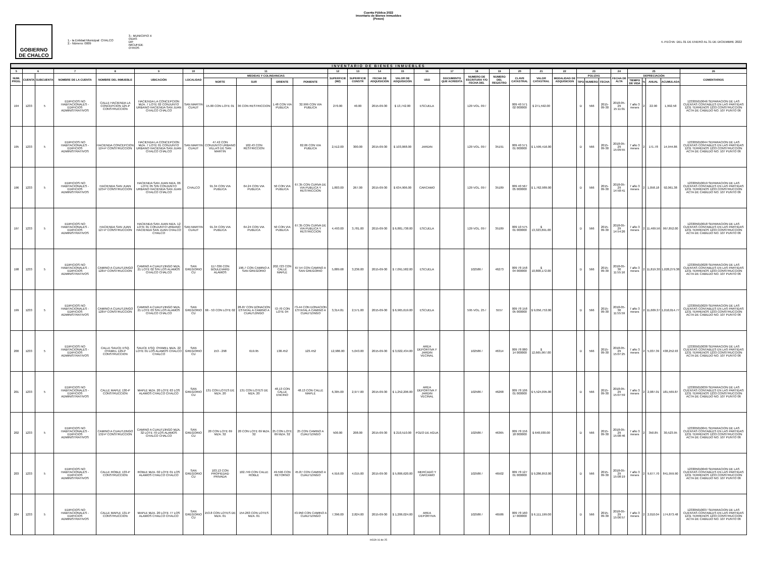Cuenta Pública 2022
Inventario de Bienes Inmuebles
(Pesos)
GOBIERNO DE CHALCO
1.- la Entidad Municipal: CHALCO
2.- Número: 0009
3.- MUNICIPIO X
ODAS
DIF
IMCUFIDE
OTROS
4.-FECHA: DEL 01 DE ENERO AL 31 DE DICIEMBRE 2022
INVENTARIO DE BIENES INMUEBLES
| 5 | 6 | | 7 | 8 | 9 | 10 | 11 | | | | 12 | 13 | 14 | 15 | 16 | 17 | 18 | 19 | 20 | 21 | 22 | 23 | | | 24 | 25 | | | | 26 |
| --- | --- | --- | --- | --- | --- | --- | --- | --- | --- | --- | --- | --- | --- | --- | --- | --- | --- | --- | --- | --- | --- | --- | --- | --- | --- | --- | --- | --- | --- | --- |
| NUM. PROG. | CUENTA | SUBCUENTA | NOMBRE DE LA CUENTA | NOMBRE DEL INMUEBLE | UBICACIÓN | LOCALIDAD | MEDIDAS Y COLINDANCIAS | | | | SUPERFICIE (M2) | SUPERFICIE CONSTR | FECHA DE ADQUISICIÓN | VALOR DE ADQUISICIÓN | USO | DOCUMENTO QUE ACREDITA | NUMERO DE ESCRITURA Y/O FECHA DEL | NUMERO DEL REGISTRO | CLAVE CATASTRAL | VALOR CATASTRAL | MODALIDAD DE ADQUISICION | POLIZAS | | | FECHA DE ALTA | DEPRECIACIÓN | | | | COMENTARIOS |
| | | | | | | | NORTE | SUR | ORIENTE | PONIENTE | | | | | | | | | | | | TIPO | NUMERO | FECHA | | TIEMPO DE VIDA | % | ANUAL | ACUMULADA | |
| 194 | 1233 | 5 | EDIFICIOS NO HABITACIONALES - EDIFICIOS ADMINISTRATIVOS | CALLE HACIENDA LA CONCEPCION 125-P CONSTRUCCION | HACIENDA LA CONCEPCION MZA. 7 LOTE 02 CONJUNTO URBANO HACIENDA SAN JUAN CHALCO CHALCO | SAN MARTIN CUAUT | 15.00 CON LOTE 01 | 36 CON RESTRICCION | 1.48 CON VIA PUBLICA | 32.999 CON VIA PUBLICA | 270.00 | 40.00 | 2015-09-30 | $ 13,742.00 | ESCUELA | | 129 VOL. 09 / | | 009 40 571 02 000000 | $ 271,592.00 | | D | 566 | 2015-09-30 | 2018-05-29 15:11:01 | 7 año 3 meses | 2 | 22.90 | 1,992.58 | 123305010046 SEPARACION DE LAS CUENTAS CONTABLES EN LAS PARTIDAS 1231 TERRENOS 1233 CONSTRUCCION ACTA DE CABILDO NO. 107 PUNTO 06 |
| 195 | 1233 | 5 | EDIFICIOS NO HABITACIONALES - EDIFICIOS ADMINISTRATIVOS | HACIENDA CONCEPCION 124-P CONSTRUCCION | HACIENDA LA CONCEPCION MZA. 7 LOTE 01 CONJUNTO URBANO HACIENDA SAN JUAN CHALCO CHALCO | SAN MARTIN CUAUT | 47.42 CON CONJUNTO URBANO VILLAS DE SAN MARTIN | 102.43 CON RESTRICCION | | 82.06 CON VIA PUBLICA | 2,512.00 | 300.00 | 2015-09-30 | $ 103,068.00 | JARDIN | | 129 VOL. 09 / | 35191 | 009 40 571 01 000000 | $ 1,599,416.00 | | D | 566 | 2015-09-30 | 2018-05-29 15:09:55 | 7 año 3 meses | 2 | 171.78 | 14,944.86 | 123305010044 SEPARACION DE LAS CUENTAS CONTABLES EN LAS PARTIDAS 1231 TERRENOS 1233 CONSTRUCCION ACTA DE CABILDO NO. 107 PUNTO 06 |
| 196 | 1233 | 5 | EDIFICIOS NO HABITACIONALES - EDIFICIOS ADMINISTRATIVOS | HACIENDA SAN JUAN 123-P CONSTRUCCION | HACIENDA SAN JUAN MZA. 06 LOTE 05 S/N CONJUNTO URBANO HACIENDA SAN JUAN CHALCO CHALCO | CHALCO | 91.34 CON VIA PUBLICA | 64.24 CON VIA PUBLICA | 50 CON VIA PUBLICA | 67.35 CON CURVA DE VIA PUBLICA Y RESTRICCION | 1,803.00 | 267.00 | 2015-09-30 | $ 634,906.00 | CARCAMO | | 129 VOL. 09 / | 35189 | 009 40 567 05 000000 | $ 1,762,989.00 | | D | 566 | 2015-09-30 | 2018-05-29 14:58:41 | 7 año 3 meses | 2 | 1,058.18 | 92,061.38 | 123305010019 SEPARACION DE LAS CUENTAS CONTABLES EN LAS PARTIDAS 1231 TERRENOS 1233 CONSTRUCCION ACTA DE CABILDO NO. 107 PUNTO 06 |
| 197 | 1233 | 5 | EDIFICIOS NO HABITACIONALES - EDIFICIOS ADMINISTRATIVOS | HACIENDA SAN JUAN 127-P CONSTRUCCION | HACIENDA SAN JUAN MZA. 12 LOTE 01 CONJUNTO URBANO HACIENDA SAN JUAN CHALCO CHALCO | SAN MARTIN CUAUT | 91.34 CON VIA PUBLICA | 64.24 CON VIA PUBLICA | 50 CON VIA PUBLICA | 67.35 CON CURVA DE VIA PUBLICA Y RESTRICCION | 4,493.00 | 3,781.00 | 2015-09-30 | $ 6,881,738.00 | ESCUELA | | 129 VOL. 09 / | 35189 | 009 10 575 01 000000 | $ 13,323,691.00 | | D | 566 | 2015-09-30 | 2018-05-29 14:54:26 | 7 año 3 meses | 2 | 11,469.56 | 997,852.00 | 123305010018 SEPARACION DE LAS CUENTAS CONTABLES EN LAS PARTIDAS 1231 TERRENOS 1233 CONSTRUCCION ACTA DE CABILDO NO. 107 PUNTO 06 |
| 198 | 1233 | 5 | EDIFICIOS NO HABITACIONALES - EDIFICIOS ADMINISTRATIVOS | CAMINO A CUAUTZINGO 128-P CONSTRUCCION | CAMINO A CUAUTZINGO MZA. 21 LOTE 02 S/N LOS ALAMOS CHALCO CHALCO | SAN GREGORIO CU | 117-336 CON BOULEVARD ALAMOS | 196.7 CON CAMINO A SAN GREGORIO | 202.723 CON CALLE MAPLE | 67.54 CON CAMINO A SAN GREGORIO | 5,889.68 | 3,236.00 | 2015-09-30 | $ 7,091,582.00 | ESCUELA | | 102586 / | 46273 | 009 78 158 04 000000 | $ 10,808,172.00 | | D | 566 | 2015-09-30 | 2018-05-30 11:55:16 | 7 año 3 meses | 2 | 11,819.30 | 1,028,279.38 | 123305010028 SEPARACION DE LAS CUENTAS CONTABLES EN LAS PARTIDAS 1231 TERRENOS 1233 CONSTRUCCION ACTA DE CABILDO NO. 107 PUNTO 06 |
| 199 | 1233 | 5 | EDIFICIOS NO HABITACIONALES - EDIFICIOS ADMINISTRATIVOS | CAMINO A CUAUTZINGO 128-P CONSTRUCCION | CAMINO A CUAUTZINGO MZA. 21 LOTE 03 S/N LOS ALAMOS CHALCO CHALCO | SAN GREGORIO CU | 66 - 53 CON LOTE 02 | 28-87 CON DONACION ESTATAL A CAMINO A CUAUTZINGO | 72-70 CON LOTE 04 | 73-44 CON DONACION ESTATAL A CAMINO A CUAUTZINGO | 3,314.81 | 2,571.00 | 2015-09-30 | $ 6,965,619.00 | ESCUELA | | 595 VOL. 25 / | 5557 | 009 78 158 05 000000 | $ 9,056,753.00 | | D | 566 | 2015-09-30 | 2018-05-30 11:55:59 | 7 año 3 meses | 2 | 11,609.37 | 1,010,014.77 | 123305010029 SEPARACION DE LAS CUENTAS CONTABLES EN LAS PARTIDAS 1231 TERRENOS 1233 CONSTRUCCION ACTA DE CABILDO NO. 107 PUNTO 06 |
| 200 | 1233 | 5 | EDIFICIOS NO HABITACIONALES - EDIFICIOS ADMINISTRATIVOS | CALLE SAUCE ESQ. OYAMEL 129-P CONSTRUCCION | SAUCE ESQ. OYAMEL MZA. 22 LOTE 01 LOS ALAMOS CHALCO CHALCO | SAN GREGORIO CU | 153 - 298 | 619.95 | 138.452 | 123.452 | 12,986.00 | 5,043.00 | 2015-09-30 | $ 3,022,434.00 | AREA DEPORTIVA Y JARDIN VECINAL | | 102586 / | 46314 | 009 78 080 14 000000 | $ 12,665,967.00 | | D | 566 | 2015-09-30 | 2018-05-29 15:07:25 | 7 año 3 meses | 2 | 5,037.39 | 438,252.93 | 123305010038 SEPARACION DE LAS CUENTAS CONTABLES EN LAS PARTIDAS 1231 TERRENOS 1233 CONSTRUCCION ACTA DE CABILDO NO. 107 PUNTO 06 |
| 201 | 1233 | 5 | EDIFICIOS NO HABITACIONALES - EDIFICIOS ADMINISTRATIVOS | CALLE MAPLE 130-P CONSTRUCCION | MAPLE MZA. 20 LOTE 63 LOS ALAMOS CHALCO CHALCO | SAN GREGORIO CU | 131 CON LOTES DE MZA. 20 | 131 CON LOTES DE MZA. 20 | 48.13 CON CALLE ENCINO | 48.13 CON CALLE MAPLE | 6,305.00 | 2,977.00 | 2015-09-30 | $ 1,252,206.00 | AREA DEPORTIVA Y JARDIN VECINAL | | 102586 / | 46268 | 009 78 106 01 000000 | $ 5,524,095.00 | | D | 566 | 2015-09-30 | 2018-05-29 15:07:59 | 7 año 3 meses | 2 | 2,087.01 | 181,569.87 | 123305010039 SEPARACION DE LAS CUENTAS CONTABLES EN LAS PARTIDAS 1231 TERRENOS 1233 CONSTRUCCION ACTA DE CABILDO NO. 107 PUNTO 06 |
| 202 | 1233 | 5 | EDIFICIOS NO HABITACIONALES - EDIFICIOS ADMINISTRATIVOS | CAMINO A CUAUTZINGO 132-P CONSTRUCCION | CAMINO A CUAUTZINGO MZA. 32 LOTE 70 LOS ALAMOS CHALCO CHALCO | SAN GREGORIO CU | 20 CON LOTE 69 MZA. 32 | 20 CON LOTE 69 MZA. 32 | 25 CON LOTE 69 MZA. 32 | 25 CON CAMINO A CUAUTZINGO | 500.00 | 208.00 | 2015-09-30 | $ 210,510.00 | POZO DE AGUA | | 102586 / | 46365 | 009 78 156 18 000000 | $ 648,930.00 | | D | 566 | 2015-09-30 | 2018-05-29 15:08:46 | 7 año 3 meses | 2 | 350.85 | 30,523.95 | 123305010041 SEPARACION DE LAS CUENTAS CONTABLES EN LAS PARTIDAS 1231 TERRENOS 1233 CONSTRUCCION ACTA DE CABILDO NO. 107 PUNTO 06 |
| 203 | 1233 | 5 | EDIFICIOS NO HABITACIONALES - EDIFICIOS ADMINISTRATIVOS | CALLE ROBLE 133-P CONSTRUCCION | ROBLE MZA. 02 LOTE 01 LOS ALAMOS CHALCO CHALCO | SAN GREGORIO CU | 103.13 CON PROPIEDAD PRIVADA | 102.749 CON CALLE ROBLE | 49.596 CON RETORNO | 45.87 CON CAMINO A CUAUTZINGO | 4,916.00 | 4,015.00 | 2015-09-30 | $ 5,806,620.00 | MERCADO Y CARCAMO | | 102586 / | 46502 | 009 78 127 01 000000 | $ 9,286,853.00 | | D | 566 | 2015-09-30 | 2018-05-29 15:08:19 | 7 año 3 meses | 2 | 9,677.70 | 841,959.90 | 123305010040 SEPARACION DE LAS CUENTAS CONTABLES EN LAS PARTIDAS 1231 TERRENOS 1233 CONSTRUCCION ACTA DE CABILDO NO. 107 PUNTO 06 |
| 204 | 1233 | 5 | EDIFICIOS NO HABITACIONALES - EDIFICIOS ADMINISTRATIVOS | CALLE MAPLE 131-P CONSTRUCCION | MAPLE MZA. 20 LOTE 77 LOS ALAMOS CHALCO CHALCO | SAN GREGORIO CU | 153.8 CON LOTES DE MZA. 01 | 154.263 CON LOTES MZA. 01 | | 43.950 CON CAMINO A CUAUTZINGO | 7,396.00 | 2,824.00 | 2015-09-30 | $ 1,206,024.00 | AREA DEPORTIVA | | 102586 / | 46586 | 009 78 160 17 000000 | $ 6,111,199.00 | | D | 566 | 2015-09-30 | 2018-05-29 15:06:57 | 7 año 3 meses | 2 | 2,010.04 | 174,873.48 | 123305010037 SEPARACION DE LAS CUENTAS CONTABLES EN LAS PARTIDAS 1231 TERRENOS 1233 CONSTRUCCION ACTA DE CABILDO NO. 107 PUNTO 06 |
HOJA 16 de 25